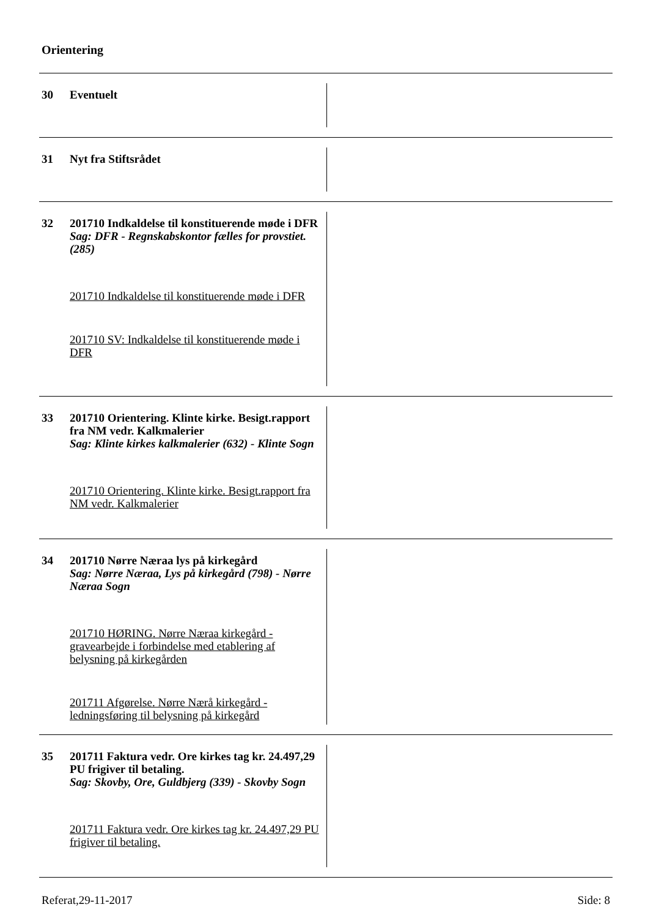Orientering
30
Eventuelt
31
Nyt fra Stiftsrådet
32
201710 Indkaldelse til konstituerende møde i DFR
Sag: DFR - Regnskabskontor fælles for provstiet. (285)
201710 Indkaldelse til konstituerende møde i DFR
201710 SV: Indkaldelse til konstituerende møde i DFR
33
201710 Orientering. Klinte kirke. Besigt.rapport fra NM vedr. Kalkmalerier
Sag: Klinte kirkes kalkmalerier (632) - Klinte Sogn
201710 Orientering. Klinte kirke. Besigt.rapport fra NM vedr. Kalkmalerier
34
201710 Nørre Næraa lys på kirkegård
Sag: Nørre Næraa, Lys på kirkegård (798) - Nørre Næraa Sogn
201710 HØRING. Nørre Næraa kirkegård - gravearbejde i forbindelse med etablering af belysning på kirkegården
201711 Afgørelse. Nørre Nærå kirkegård - ledningsføring til belysning på kirkegård
35
201711 Faktura vedr. Ore kirkes tag kr. 24.497,29 PU frigiver til betaling.
Sag: Skovby, Ore, Guldbjerg (339) - Skovby Sogn
201711 Faktura vedr. Ore kirkes tag kr. 24.497,29 PU frigiver til betaling.
Referat,29-11-2017 Side: 8